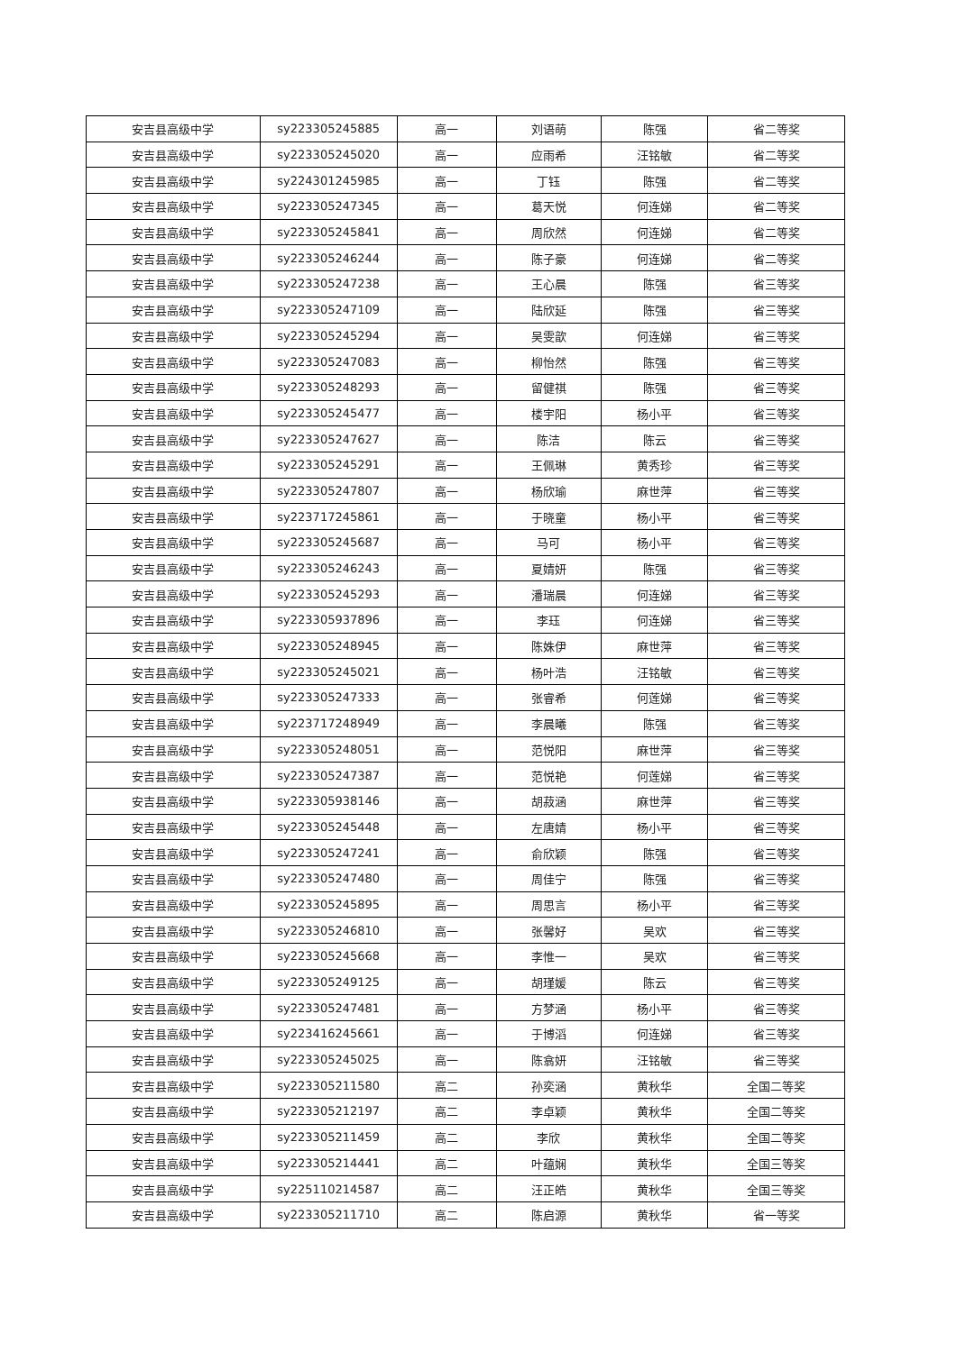| 安吉县高级中学 | sy223305245885 | 高一 | 刘语萌 | 陈强 | 省二等奖 |
| 安吉县高级中学 | sy223305245020 | 高一 | 应雨希 | 汪铭敏 | 省二等奖 |
| 安吉县高级中学 | sy224301245985 | 高一 | 丁钰 | 陈强 | 省二等奖 |
| 安吉县高级中学 | sy223305247345 | 高一 | 葛天悦 | 何连娣 | 省二等奖 |
| 安吉县高级中学 | sy223305245841 | 高一 | 周欣然 | 何连娣 | 省二等奖 |
| 安吉县高级中学 | sy223305246244 | 高一 | 陈子豪 | 何连娣 | 省二等奖 |
| 安吉县高级中学 | sy223305247238 | 高一 | 王心晨 | 陈强 | 省三等奖 |
| 安吉县高级中学 | sy223305247109 | 高一 | 陆欣延 | 陈强 | 省三等奖 |
| 安吉县高级中学 | sy223305245294 | 高一 | 吴雯歆 | 何连娣 | 省三等奖 |
| 安吉县高级中学 | sy223305247083 | 高一 | 柳怡然 | 陈强 | 省三等奖 |
| 安吉县高级中学 | sy223305248293 | 高一 | 留健祺 | 陈强 | 省三等奖 |
| 安吉县高级中学 | sy223305245477 | 高一 | 楼宇阳 | 杨小平 | 省三等奖 |
| 安吉县高级中学 | sy223305247627 | 高一 | 陈洁 | 陈云 | 省三等奖 |
| 安吉县高级中学 | sy223305245291 | 高一 | 王佩琳 | 黄秀珍 | 省三等奖 |
| 安吉县高级中学 | sy223305247807 | 高一 | 杨欣瑜 | 麻世萍 | 省三等奖 |
| 安吉县高级中学 | sy223717245861 | 高一 | 于晓童 | 杨小平 | 省三等奖 |
| 安吉县高级中学 | sy223305245687 | 高一 | 马可 | 杨小平 | 省三等奖 |
| 安吉县高级中学 | sy223305246243 | 高一 | 夏婧妍 | 陈强 | 省三等奖 |
| 安吉县高级中学 | sy223305245293 | 高一 | 潘瑞晨 | 何连娣 | 省三等奖 |
| 安吉县高级中学 | sy223305937896 | 高一 | 李珏 | 何连娣 | 省三等奖 |
| 安吉县高级中学 | sy223305248945 | 高一 | 陈姝伊 | 麻世萍 | 省三等奖 |
| 安吉县高级中学 | sy223305245021 | 高一 | 杨叶浩 | 汪铭敏 | 省三等奖 |
| 安吉县高级中学 | sy223305247333 | 高一 | 张睿希 | 何莲娣 | 省三等奖 |
| 安吉县高级中学 | sy223717248949 | 高一 | 李晨曦 | 陈强 | 省三等奖 |
| 安吉县高级中学 | sy223305248051 | 高一 | 范悦阳 | 麻世萍 | 省三等奖 |
| 安吉县高级中学 | sy223305247387 | 高一 | 范悦艳 | 何莲娣 | 省三等奖 |
| 安吉县高级中学 | sy223305938146 | 高一 | 胡菽涵 | 麻世萍 | 省三等奖 |
| 安吉县高级中学 | sy223305245448 | 高一 | 左唐婧 | 杨小平 | 省三等奖 |
| 安吉县高级中学 | sy223305247241 | 高一 | 俞欣颖 | 陈强 | 省三等奖 |
| 安吉县高级中学 | sy223305247480 | 高一 | 周佳宁 | 陈强 | 省三等奖 |
| 安吉县高级中学 | sy223305245895 | 高一 | 周思言 | 杨小平 | 省三等奖 |
| 安吉县高级中学 | sy223305246810 | 高一 | 张馨好 | 吴欢 | 省三等奖 |
| 安吉县高级中学 | sy223305245668 | 高一 | 李惟一 | 吴欢 | 省三等奖 |
| 安吉县高级中学 | sy223305249125 | 高一 | 胡瑾媛 | 陈云 | 省三等奖 |
| 安吉县高级中学 | sy223305247481 | 高一 | 方梦涵 | 杨小平 | 省三等奖 |
| 安吉县高级中学 | sy223416245661 | 高一 | 于博滔 | 何连娣 | 省三等奖 |
| 安吉县高级中学 | sy223305245025 | 高一 | 陈翕妍 | 汪铭敏 | 省三等奖 |
| 安吉县高级中学 | sy223305211580 | 高二 | 孙奕涵 | 黄秋华 | 全国二等奖 |
| 安吉县高级中学 | sy223305212197 | 高二 | 李卓颖 | 黄秋华 | 全国二等奖 |
| 安吉县高级中学 | sy223305211459 | 高二 | 李欣 | 黄秋华 | 全国二等奖 |
| 安吉县高级中学 | sy223305214441 | 高二 | 叶蕴娴 | 黄秋华 | 全国三等奖 |
| 安吉县高级中学 | sy225110214587 | 高二 | 汪正皓 | 黄秋华 | 全国三等奖 |
| 安吉县高级中学 | sy223305211710 | 高二 | 陈启源 | 黄秋华 | 省一等奖 |